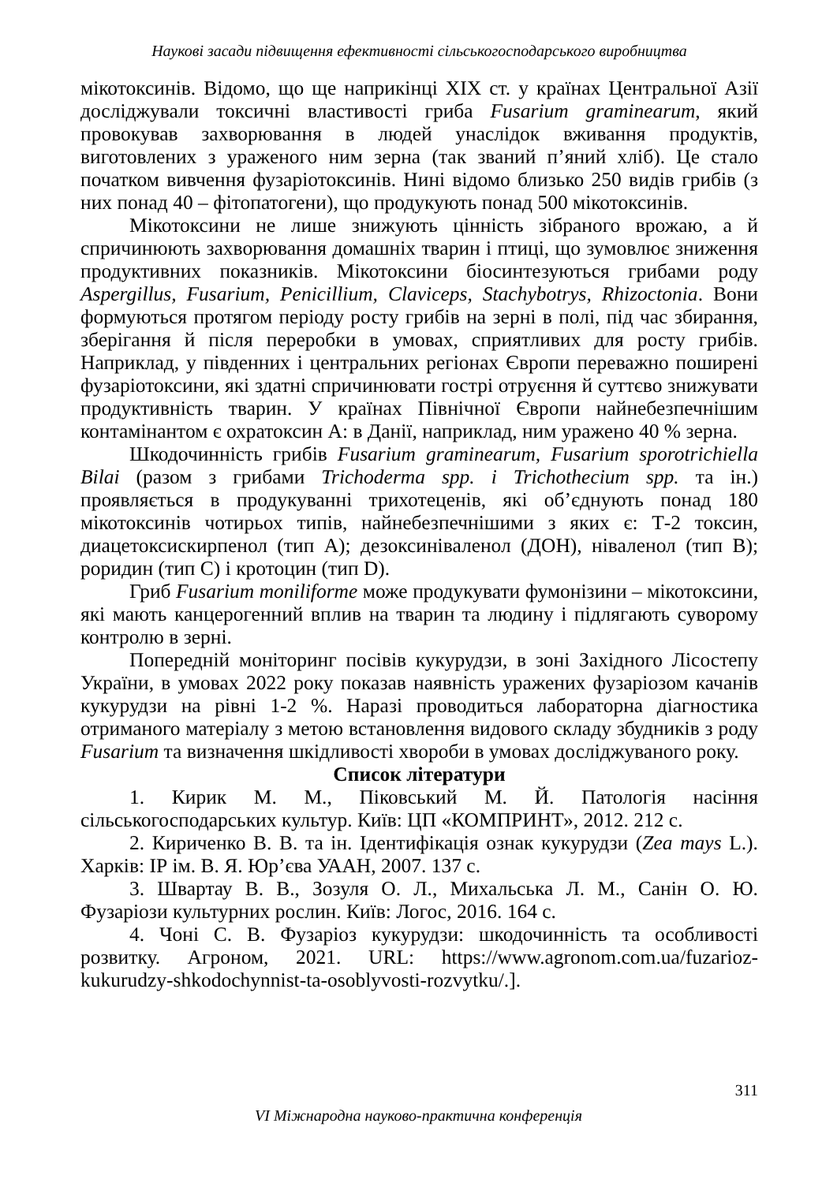Наукові засади підвищення ефективності сільськогосподарського виробництва
мікотоксинів. Відомо, що ще наприкінці XIX ст. у країнах Центральної Азії досліджували токсичні властивості гриба Fusarium graminearum, який провокував захворювання в людей унаслідок вживання продуктів, виготовлених з ураженого ним зерна (так званий п’яний хліб). Це стало початком вивчення фузаріотоксинів. Нині відомо близько 250 видів грибів (з них понад 40 – фітопатогени), що продукують понад 500 мікотоксинів.
Мікотоксини не лише знижують цінність зібраного врожаю, а й спричинюють захворювання домашніх тварин і птиці, що зумовлює зниження продуктивних показників. Мікотоксини біосинтезуються грибами роду Aspergillus, Fusarium, Penicillium, Claviceps, Stachybotrys, Rhizoctonia. Вони формуються протягом періоду росту грибів на зерні в полі, під час збирання, зберігання й після переробки в умовах, сприятливих для росту грибів. Наприклад, у південних і центральних регіонах Європи переважно поширені фузаріотоксини, які здатні спричинювати гострі отруєння й суттєво знижувати продуктивність тварин. У країнах Північної Європи найнебезпечнішим контамінантом є охратоксин А: в Данії, наприклад, ним уражено 40 % зерна.
Шкодочинність грибів Fusarium graminearum, Fusarium sporotrichiella Bilai (разом з грибами Trichoderma spp. і Trichothecium spp. та ін.) проявляється в продукуванні трихотеценів, які об’єднують понад 180 мікотоксинів чотирьох типів, найнебезпечнішими з яких є: Т-2 токсин, диацетоксискирпенол (тип А); дезоксиніваленол (ДОН), ніваленол (тип В); роридин (тип С) і кротоцин (тип D).
Гриб Fusarium moniliforme може продукувати фумонізини – мікотоксини, які мають канцерогенний вплив на тварин та людину і підлягають суворому контролю в зерні.
Попередній моніторинг посівів кукурудзи, в зоні Західного Лісостепу України, в умовах 2022 року показав наявність уражених фузаріозом качанів кукурудзи на рівні 1-2 %. Наразі проводиться лабораторна діагностика отриманого матеріалу з метою встановлення видового складу збудників з роду Fusarium та визначення шкідливості хвороби в умовах досліджуваного року.
Список літератури
1. Кирик М. М., Піковський М. Й. Патологія насіння сільськогосподарських культур. Київ: ЦП «КОМПРИНТ», 2012. 212 с.
2. Кириченко В. В. та ін. Ідентифікація ознак кукурудзи (Zea mays L.). Харків: ІР ім. В. Я. Юр’єва УААН, 2007. 137 с.
3. Швартау В. В., Зозуля О. Л., Михальська Л. М., Санін О. Ю. Фузаріози культурних рослин. Київ: Логос, 2016. 164 с.
4. Чоні С. В. Фузаріоз кукурудзи: шкодочинність та особливості розвитку. Агроном, 2021. URL: https://www.agronom.com.ua/fuzarioz-kukurudzy-shkodochynnist-ta-osoblyvosti-rozvytku/.].
311
VI Міжнародна науково-практична конференція